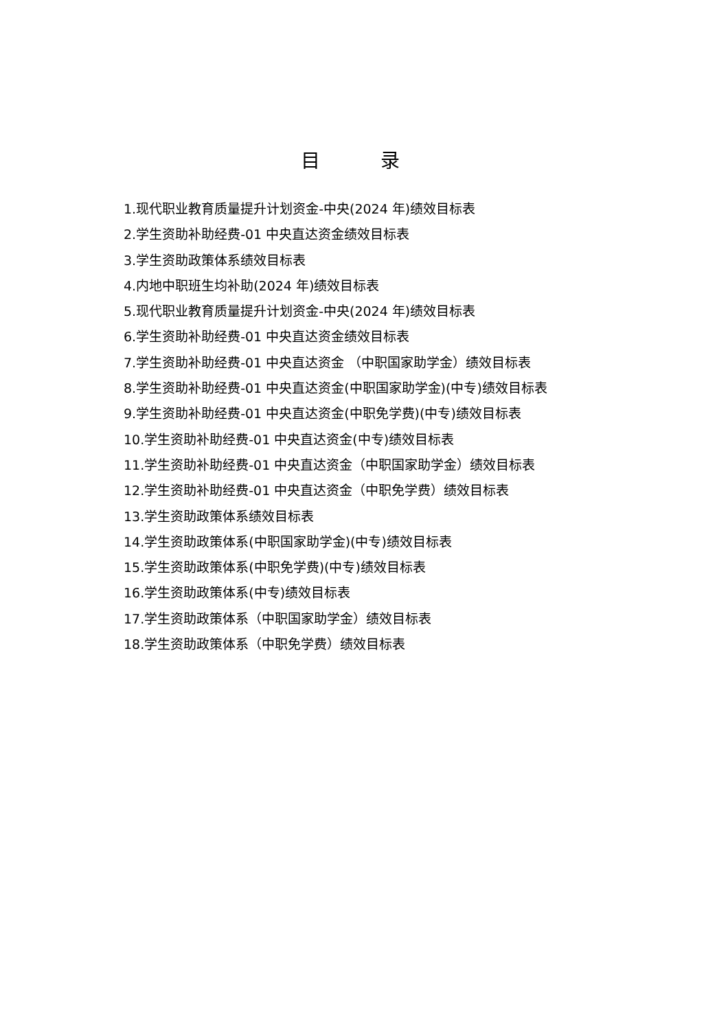目 录
1.现代职业教育质量提升计划资金-中央(2024 年)绩效目标表
2.学生资助补助经费-01 中央直达资金绩效目标表
3.学生资助政策体系绩效目标表
4.内地中职班生均补助(2024 年)绩效目标表
5.现代职业教育质量提升计划资金-中央(2024 年)绩效目标表
6.学生资助补助经费-01 中央直达资金绩效目标表
7.学生资助补助经费-01 中央直达资金 （中职国家助学金）绩效目标表
8.学生资助补助经费-01 中央直达资金(中职国家助学金)(中专)绩效目标表
9.学生资助补助经费-01 中央直达资金(中职免学费)(中专)绩效目标表
10.学生资助补助经费-01 中央直达资金(中专)绩效目标表
11.学生资助补助经费-01 中央直达资金（中职国家助学金）绩效目标表
12.学生资助补助经费-01 中央直达资金（中职免学费）绩效目标表
13.学生资助政策体系绩效目标表
14.学生资助政策体系(中职国家助学金)(中专)绩效目标表
15.学生资助政策体系(中职免学费)(中专)绩效目标表
16.学生资助政策体系(中专)绩效目标表
17.学生资助政策体系（中职国家助学金）绩效目标表
18.学生资助政策体系（中职免学费）绩效目标表